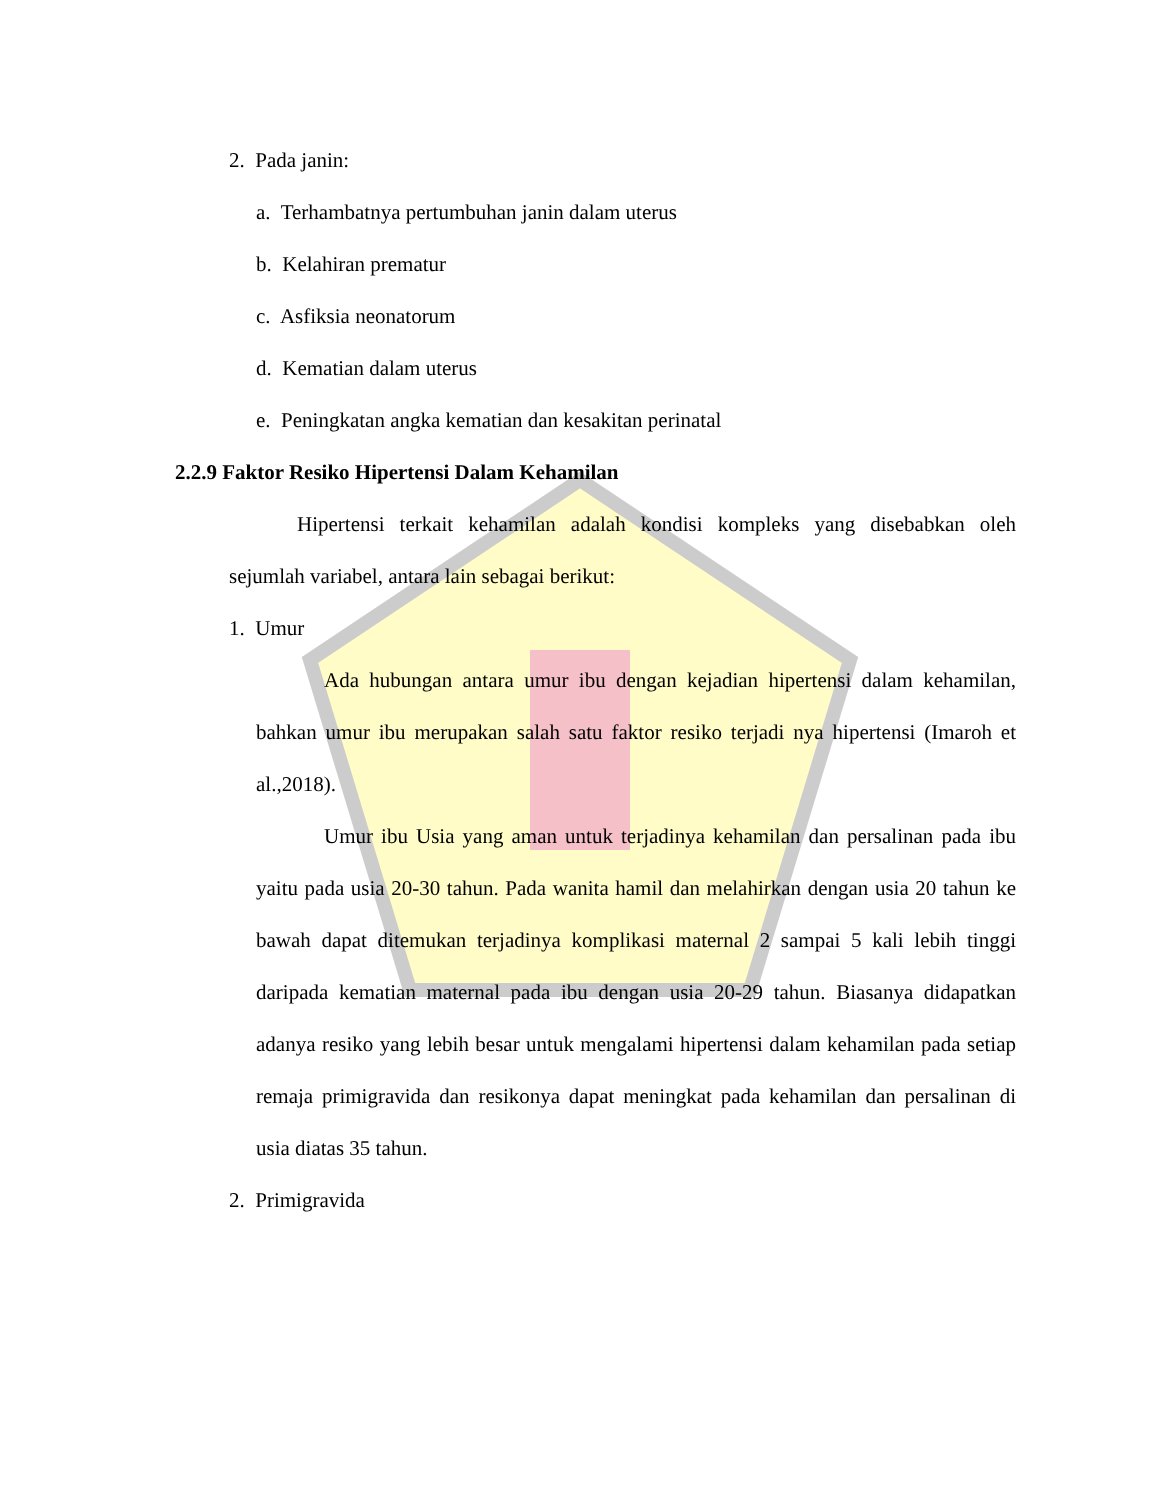2. Pada janin:
a. Terhambatnya pertumbuhan janin dalam uterus
b. Kelahiran prematur
c. Asfiksia neonatorum
d. Kematian dalam uterus
e. Peningkatan angka kematian dan kesakitan perinatal
2.2.9 Faktor Resiko Hipertensi Dalam Kehamilan
Hipertensi terkait kehamilan adalah kondisi kompleks yang disebabkan oleh sejumlah variabel, antara lain sebagai berikut:
1. Umur
Ada hubungan antara umur ibu dengan kejadian hipertensi dalam kehamilan, bahkan umur ibu merupakan salah satu faktor resiko terjadi nya hipertensi (Imaroh et al.,2018).
Umur ibu Usia yang aman untuk terjadinya kehamilan dan persalinan pada ibu yaitu pada usia 20-30 tahun. Pada wanita hamil dan melahirkan dengan usia 20 tahun ke bawah dapat ditemukan terjadinya komplikasi maternal 2 sampai 5 kali lebih tinggi daripada kematian maternal pada ibu dengan usia 20-29 tahun. Biasanya didapatkan adanya resiko yang lebih besar untuk mengalami hipertensi dalam kehamilan pada setiap remaja primigravida dan resikonya dapat meningkat pada kehamilan dan persalinan di usia diatas 35 tahun.
2. Primigravida